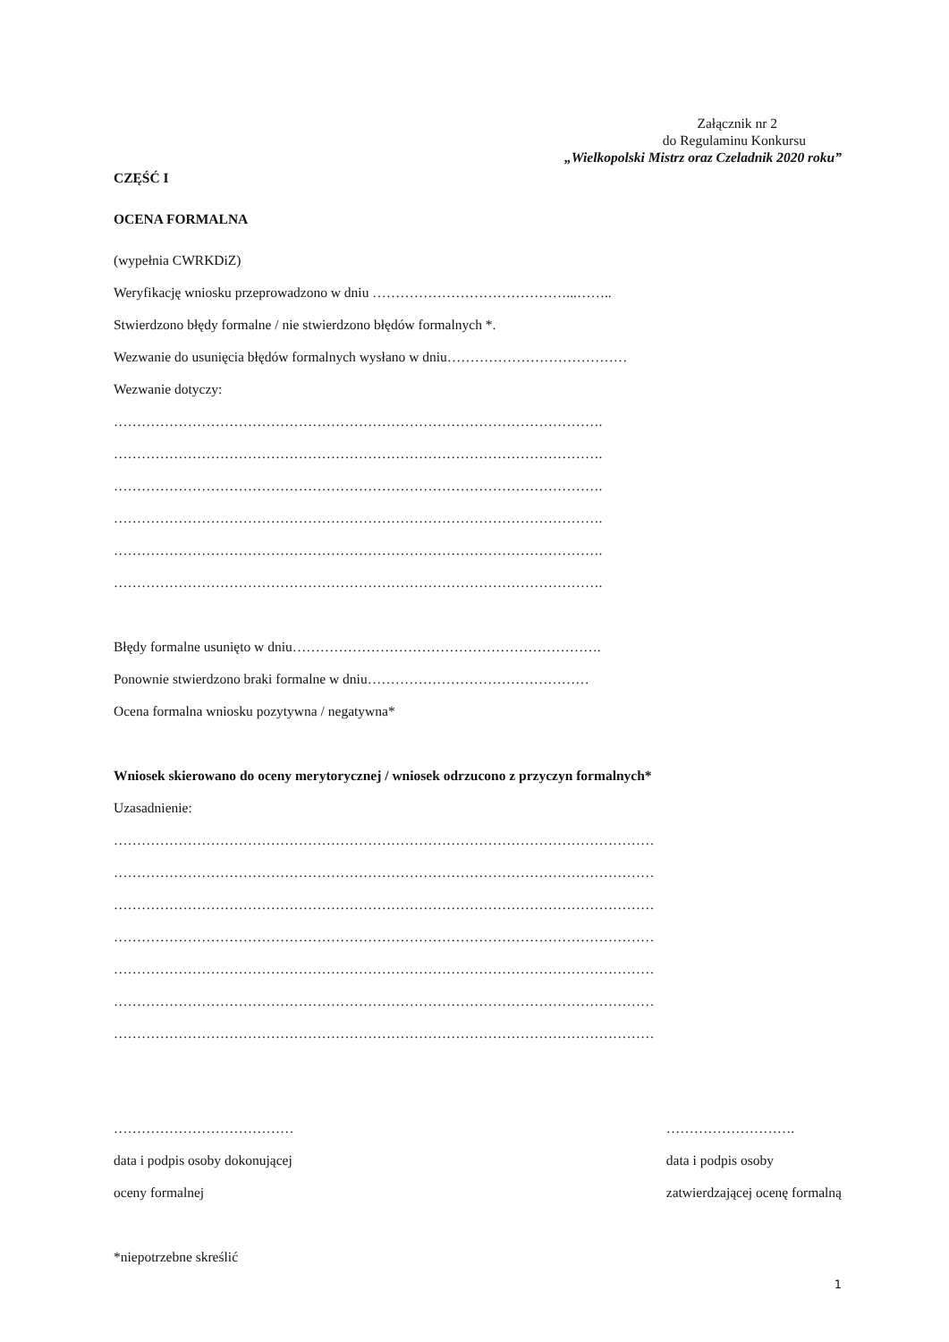Załącznik nr 2
do Regulaminu Konkursu
„Wielkopolski Mistrz oraz Czeladnik 2020 roku”
CZĘŚĆ I
OCENA FORMALNA
(wypełnia CWRKDiZ)
Weryfikację wniosku przeprowadzono w dniu ……………………………………...……..
Stwierdzono błędy formalne / nie stwierdzono błędów formalnych *.
Wezwanie do usunięcia błędów formalnych wysłano w dniu…………………………………
Wezwanie dotyczy:
…………………………………………………………………………………………….
…………………………………………………………………………………………….
…………………………………………………………………………………………….
…………………………………………………………………………………………….
…………………………………………………………………………………………….
…………………………………………………………………………………………….
Błędy formalne usunięto w dniu………………………………………………………….
Ponownie stwierdzono braki formalne w dniu…………………………………………
Ocena formalna wniosku pozytywna / negatywna*
Wniosek skierowano do oceny merytorycznej / wniosek odrzucono z przyczyn formalnych*
Uzasadnienie:
………………………………………………………………………………………………………
………………………………………………………………………………………………………
………………………………………………………………………………………………………
………………………………………………………………………………………………………
………………………………………………………………………………………………………
………………………………………………………………………………………………………
………………………………………………………………………………………………………
…………………………………
data i podpis osoby dokonującej
oceny formalnej
……………………….
data i podpis osoby
zatwierdzającej ocenę formalną
*niepotrzebne skreślić
1